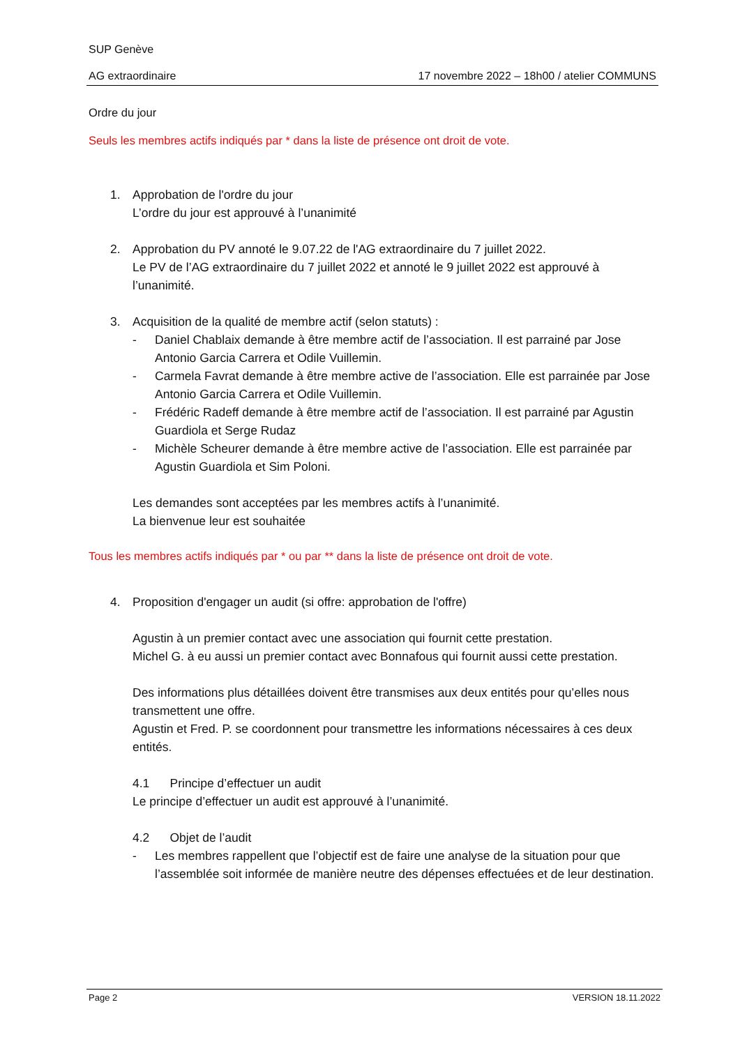SUP Genève
AG extraordinaire 17 novembre 2022 – 18h00 / atelier COMMUNS
Ordre du jour
Seuls les membres actifs indiqués par * dans la liste de présence ont droit de vote.
1. Approbation de l'ordre du jour
L’ordre du jour est approuvé à l’unanimité
2. Approbation du PV annoté le 9.07.22 de l'AG extraordinaire du 7 juillet 2022.
Le PV de l’AG extraordinaire du 7 juillet 2022 et annoté le 9 juillet 2022 est approuvé à l’unanimité.
3. Acquisition de la qualité de membre actif (selon statuts) :
- Daniel Chablaix demande à être membre actif de l’association. Il est parrainé par Jose Antonio Garcia Carrera et Odile Vuillemin.
- Carmela Favrat demande à être membre active de l’association. Elle est parrainée par Jose Antonio Garcia Carrera et Odile Vuillemin.
- Frédéric Radeff demande à être membre actif de l’association. Il est parrainé par Agustin Guardiola et Serge Rudaz
- Michèle Scheurer demande à être membre active de l’association. Elle est parrainée par Agustin Guardiola et Sim Poloni.
Les demandes sont acceptées par les membres actifs à l’unanimité.
La bienvenue leur est souhaitée
Tous les membres actifs indiqués par * ou par ** dans la liste de présence ont droit de vote.
4. Proposition d'engager un audit (si offre: approbation de l'offre)
Agustin à un premier contact avec une association qui fournit cette prestation.
Michel G. à eu aussi un premier contact avec Bonnafous qui fournit aussi cette prestation.
Des informations plus détaillées doivent être transmises aux deux entités pour qu’elles nous transmettent une offre.
Agustin et Fred. P. se coordonnent pour transmettre les informations nécessaires à ces deux entités.
4.1 Principe d’effectuer un audit
Le principe d’effectuer un audit est approuvé à l’unanimité.
4.2 Objet de l’audit
- Les membres rappellent que l’objectif est de faire une analyse de la situation pour que l’assemblée soit informée de manière neutre des dépenses effectuées et de leur destination.
Page 2 VERSION 18.11.2022